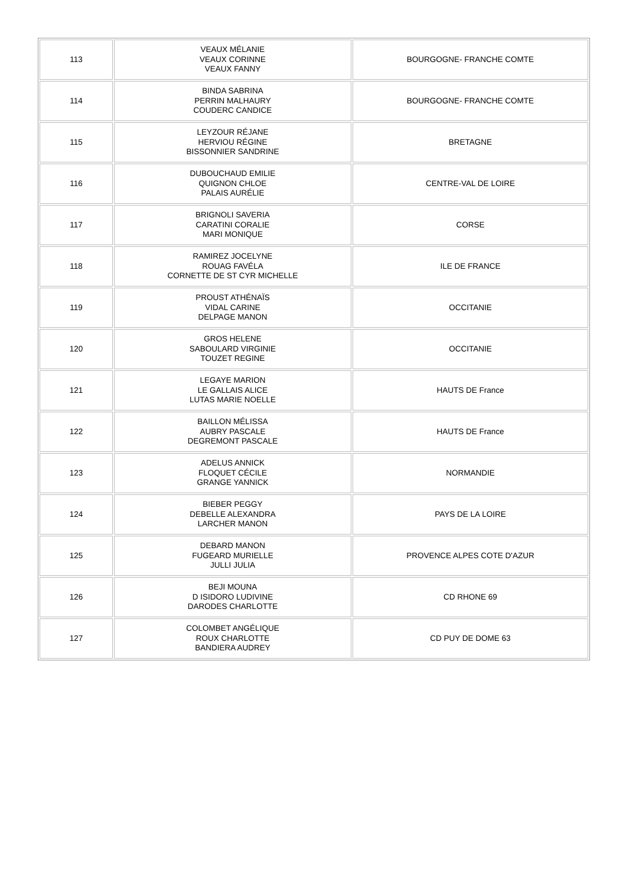| 113 | VEAUX MÉLANIE VEAUX CORINNE VEAUX FANNY | BOURGOGNE- FRANCHE COMTE |
| 114 | BINDA SABRINA PERRIN MALHAURY COUDERC CANDICE | BOURGOGNE- FRANCHE COMTE |
| 115 | LEYZOUR RÉJANE HERVIOU RÉGINE BISSONNIER SANDRINE | BRETAGNE |
| 116 | DUBOUCHAUD EMILIE QUIGNON CHLOE PALAIS AURÉLIE | CENTRE-VAL DE LOIRE |
| 117 | BRIGNOLI SAVERIA CARATINI CORALIE MARI MONIQUE | CORSE |
| 118 | RAMIREZ JOCELYNE ROUAG FAVÉLA CORNETTE DE ST CYR MICHELLE | ILE DE FRANCE |
| 119 | PROUST ATHÉNAÏS VIDAL CARINE DELPAGE MANON | OCCITANIE |
| 120 | GROS HELENE SABOULARD VIRGINIE TOUZET REGINE | OCCITANIE |
| 121 | LEGAYE MARION LE GALLAIS ALICE LUTAS MARIE NOELLE | HAUTS DE France |
| 122 | BAILLON MÉLISSA AUBRY PASCALE DEGREMONT PASCALE | HAUTS DE France |
| 123 | ADELUS ANNICK FLOQUET CÉCILE GRANGE YANNICK | NORMANDIE |
| 124 | BIEBER PEGGY DEBELLE ALEXANDRA LARCHER MANON | PAYS DE LA LOIRE |
| 125 | DEBARD MANON FUGEARD MURIELLE JULLI JULIA | PROVENCE ALPES COTE D'AZUR |
| 126 | BEJI MOUNA D ISIDORO LUDIVINE DARODES CHARLOTTE | CD RHONE 69 |
| 127 | COLOMBET ANGÉLIQUE ROUX CHARLOTTE BANDIERA AUDREY | CD PUY DE DOME 63 |